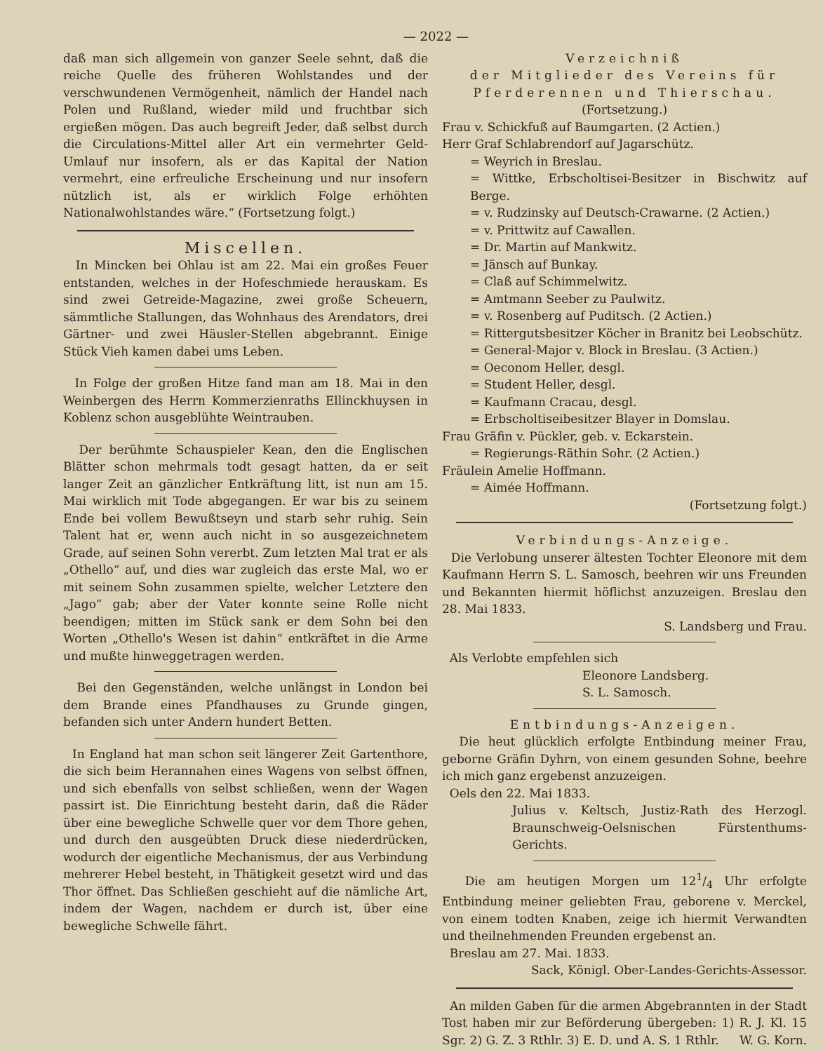— 2022 —
daß man sich allgemein von ganzer Seele sehnt, daß die reiche Quelle des früheren Wohlstandes und der verschwundenen Vermögenheit, nämlich der Handel nach Polen und Rußland, wieder mild und fruchtbar sich ergießen mögen. Das auch begreift Jeder, daß selbst durch die Circulations-Mittel aller Art ein vermehrter Geld-Umlauf nur insofern, als er das Kapital der Nation vermehrt, eine erfreuliche Erscheinung und nur insofern nützlich ist, als er wirklich Folge erhöhten Nationalwohlstandes wäre.“ (Fortsetzung folgt.)
Miscellen.
In Mincken bei Ohlau ist am 22. Mai ein großes Feuer entstanden, welches in der Hofeschmiede herauskam. Es sind zwei Getreide-Magazine, zwei große Scheuern, sämmtliche Stallungen, das Wohnhaus des Arendators, drei Gärtner- und zwei Häusler-Stellen abgebrannt. Einige Stück Vieh kamen dabei ums Leben.
In Folge der großen Hitze fand man am 18. Mai in den Weinbergen des Herrn Kommerzienraths Ellinckhuysen in Koblenz schon ausgeblühte Weintrauben.
Der berühmte Schauspieler Kean, den die Englischen Blätter schon mehrmals todt gesagt hatten, da er seit langer Zeit an gänzlicher Entkräftung litt, ist nun am 15. Mai wirklich mit Tode abgegangen. Er war bis zu seinem Ende bei vollem Bewußtseyn und starb sehr ruhig. Sein Talent hat er, wenn auch nicht in so ausgezeichnetem Grade, auf seinen Sohn vererbt. Zum letzten Mal trat er als „Othello“ auf, und dies war zugleich das erste Mal, wo er mit seinem Sohn zusammen spielte, welcher Letztere den „Jago“ gab; aber der Vater konnte seine Rolle nicht beendigen; mitten im Stück sank er dem Sohn bei den Worten „Othello's Wesen ist dahin“ entkräftet in die Arme und mußte hinweggetragen werden.
Bei den Gegenständen, welche unlängst in London bei dem Brande eines Pfandhauses zu Grunde gingen, befanden sich unter Andern hundert Betten.
In England hat man schon seit längerer Zeit Gartenthore, die sich beim Herannahen eines Wagens von selbst öffnen, und sich ebenfalls von selbst schließen, wenn der Wagen passirt ist. Die Einrichtung besteht darin, daß die Räder über eine bewegliche Schwelle quer vor dem Thore gehen, und durch den ausgeübten Druck diese niederdrücken, wodurch der eigentliche Mechanismus, der aus Verbindung mehrerer Hebel besteht, in Thätigkeit gesetzt wird und das Thor öffnet. Das Schließen geschieht auf die nämliche Art, indem der Wagen, nachdem er durch ist, über eine bewegliche Schwelle fährt.
Verzeichniß
der Mitglieder des Vereins für Pferderennen und Thierschau.
(Fortsetzung.)
Frau v. Schickfuß auf Baumgarten. (2 Actien.)
Herr Graf Schlabrendorf auf Jagarschütz.
= Weyrich in Breslau.
= Wittke, Erbscholtisei-Besitzer in Bischwitz auf Berge.
= v. Rudzinsky auf Deutsch-Crawarne. (2 Actien.)
= v. Prittwitz auf Cawallen.
= Dr. Martin auf Mankwitz.
= Jänsch auf Bunkay.
= Claß auf Schimmelwitz.
= Amtmann Seeber zu Paulwitz.
= v. Rosenberg auf Puditsch. (2 Actien.)
= Rittergutsbesitzer Köcher in Branitz bei Leobschütz.
= General-Major v. Block in Breslau. (3 Actien.)
= Oeconom Heller, desgl.
= Student Heller, desgl.
= Kaufmann Cracau, desgl.
= Erbscholtiseibesitzer Blayer in Domslau.
Frau Gräfin v. Pückler, geb. v. Eckarstein.
= Regierungs-Räthin Sohr. (2 Actien.)
Fräulein Amelie Hoffmann.
= Aimée Hoffmann.
(Fortsetzung folgt.)
Verbindungs-Anzeige.
Die Verlobung unserer ältesten Tochter Eleonore mit dem Kaufmann Herrn S. L. Samosch, beehren wir uns Freunden und Bekannten hiermit höflichst anzuzeigen. Breslau den 28. Mai 1833.
S. Landsberg und Frau.
Als Verlobte empfehlen sich
Eleonore Landsberg.
S. L. Samosch.
Entbindungs-Anzeigen.
Die heut glücklich erfolgte Entbindung meiner Frau, geborne Gräfin Dyhrn, von einem gesunden Sohne, beehre ich mich ganz ergebenst anzuzeigen.
Oels den 22. Mai 1833.
Julius v. Keltsch, Justiz-Rath des Herzogl. Braunschweig-Oelsnischen Fürstenthums-Gerichts.
Die am heutigen Morgen um 121/4 Uhr erfolgte Entbindung meiner geliebten Frau, geborene v. Merckel, von einem todten Knaben, zeige ich hiermit Verwandten und theilnehmenden Freunden ergebenst an.
Breslau am 27. Mai. 1833.
Sack, Königl. Ober-Landes-Gerichts-Assessor.
An milden Gaben für die armen Abgebrannten in der Stadt Tost haben mir zur Beförderung übergeben: 1) R. J. Kl. 15 Sgr. 2) G. Z. 3 Rthlr. 3) E. D. und A. S. 1 Rthlr. W. G. Korn.